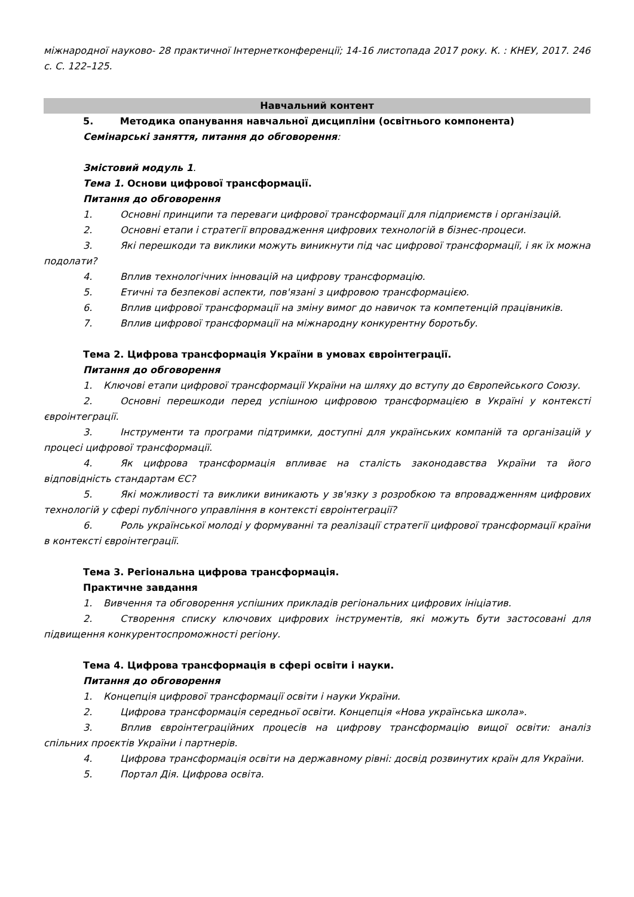міжнародної науково- 28 практичної Інтернетконференції; 14-16 листопада 2017 року. К. : КНЕУ, 2017. 246 с. С. 122–125.
Навчальний контент
5. Методика опанування навчальної дисципліни (освітнього компонента)
Семінарські заняття, питання до обговорення:
Змістовий модуль 1.
Тема 1. Основи цифрової трансформації.
Питання до обговорення
1. Основні принципи та переваги цифрової трансформації для підприємств і організацій.
2. Основні етапи і стратегії впровадження цифрових технологій в бізнес-процеси.
3. Які перешкоди та виклики можуть виникнути під час цифрової трансформації, і як їх можна подолати?
4. Вплив технологічних інновацій на цифрову трансформацію.
5. Етичні та безпекові аспекти, пов'язані з цифровою трансформацією.
6. Вплив цифрової трансформації на зміну вимог до навичок та компетенцій працівників.
7. Вплив цифрової трансформації на міжнародну конкурентну боротьбу.
Тема 2. Цифрова трансформація України в умовах євроінтеграції.
Питання до обговорення
1. Ключові етапи цифрової трансформації України на шляху до вступу до Європейського Союзу.
2. Основні перешкоди перед успішною цифровою трансформацією в Україні у контексті євроінтеграції.
3. Інструменти та програми підтримки, доступні для українських компаній та організацій у процесі цифрової трансформації.
4. Як цифрова трансформація впливає на сталість законодавства України та його відповідність стандартам ЄС?
5. Які можливості та виклики виникають у зв'язку з розробкою та впровадженням цифрових технологій у сфері публічного управління в контексті євроінтеграції?
6. Роль української молоді у формуванні та реалізації стратегії цифрової трансформації країни в контексті євроінтеграції.
Тема 3. Регіональна цифрова трансформація.
Практичне завдання
1. Вивчення та обговорення успішних прикладів регіональних цифрових ініціатив.
2. Створення списку ключових цифрових інструментів, які можуть бути застосовані для підвищення конкурентоспроможності регіону.
Тема 4. Цифрова трансформація в сфері освіти і науки.
Питання до обговорення
1. Концепція цифрової трансформації освіти і науки України.
2. Цифрова трансформація середньої освіти. Концепція «Нова українська школа».
3. Вплив євроінтеграційних процесів на цифрову трансформацію вищої освіти: аналіз спільних проєктів України і партнерів.
4. Цифрова трансформація освіти на державному рівні: досвід розвинутих країн для України.
5. Портал Дія. Цифрова освіта.